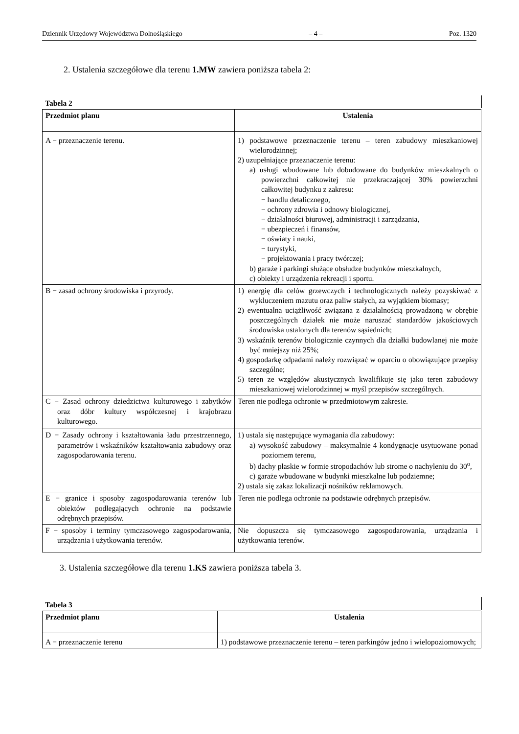Dziennik Urzędowy Województwa Dolnośląskiego – 4 – Poz. 1320
2. Ustalenia szczegółowe dla terenu 1.MW zawiera poniższa tabela 2:
Tabela 2
| Przedmiot planu | Ustalenia |
| --- | --- |
| A − przeznaczenie terenu. | 1) podstawowe przeznaczenie terenu – teren zabudowy mieszkaniowej wielorodzinnej; 2) uzupełniające przeznaczenie terenu: a) usługi wbudowane lub dobudowane do budynków mieszkalnych o powierzchni całkowitej nie przekraczającej 30% powierzchni całkowitej budynku z zakresu: − handlu detalicznego, − ochrony zdrowia i odnowy biologicznej, − działalności biurowej, administracji i zarządzania, − ubezpieczeń i finansów, − oświaty i nauki, − turystyki, − projektowania i pracy twórczej; b) garaże i parkingi służące obsłudze budynków mieszkalnych, c) obiekty i urządzenia rekreacji i sportu. |
| B − zasad ochrony środowiska i przyrody. | 1) energię dla celów grzewczych i technologicznych należy pozyskiwać z wykluczeniem mazutu oraz paliw stałych, za wyjątkiem biomasy; 2) ewentualna uciążliwość związana z działalnością prowadzoną w obrębie poszczególnych działek nie może naruszać standardów jakościowych środowiska ustalonych dla terenów sąsiednich; 3) wskaźnik terenów biologicznie czynnych dla działki budowlanej nie może być mniejszy niż 25%; 4) gospodarkę odpadami należy rozwiązać w oparciu o obowiązujące przepisy szczególne; 5) teren ze względów akustycznych kwalifikuje się jako teren zabudowy mieszkaniowej wielorodzinnej w myśl przepisów szczególnych. |
| C − Zasad ochrony dziedzictwa kulturowego i zabytków oraz dóbr kultury współczesnej i krajobrazu kulturowego. | Teren nie podlega ochronie w przedmiotowym zakresie. |
| D − Zasady ochrony i kształtowania ładu przestrzennego, parametrów i wskaźników kształtowania zabudowy oraz zagospodarowania terenu. | 1) ustala się następujące wymagania dla zabudowy: a) wysokość zabudowy – maksymalnie 4 kondygnacje usytuowane ponad poziomem terenu, b) dachy płaskie w formie stropodachów lub strome o nachyleniu do 30<sup>o</sup>, c) garaże wbudowane w budynki mieszkalne lub podziemne; 2) ustala się zakaz lokalizacji nośników reklamowych. |
| E − granice i sposoby zagospodarowania terenów lub obiektów podlegających ochronie na podstawie odrębnych przepisów. | Teren nie podlega ochronie na podstawie odrębnych przepisów. |
| F − sposoby i terminy tymczasowego zagospodarowania, urządzania i użytkowania terenów. | Nie dopuszcza się tymczasowego zagospodarowania, urządzania i użytkowania terenów. |
3. Ustalenia szczegółowe dla terenu 1.KS zawiera poniższa tabela 3.
Tabela 3
| Przedmiot planu | Ustalenia |
| --- | --- |
| A − przeznaczenie terenu | 1) podstawowe przeznaczenie terenu – teren parkingów jedno i wielopoziomowych; |